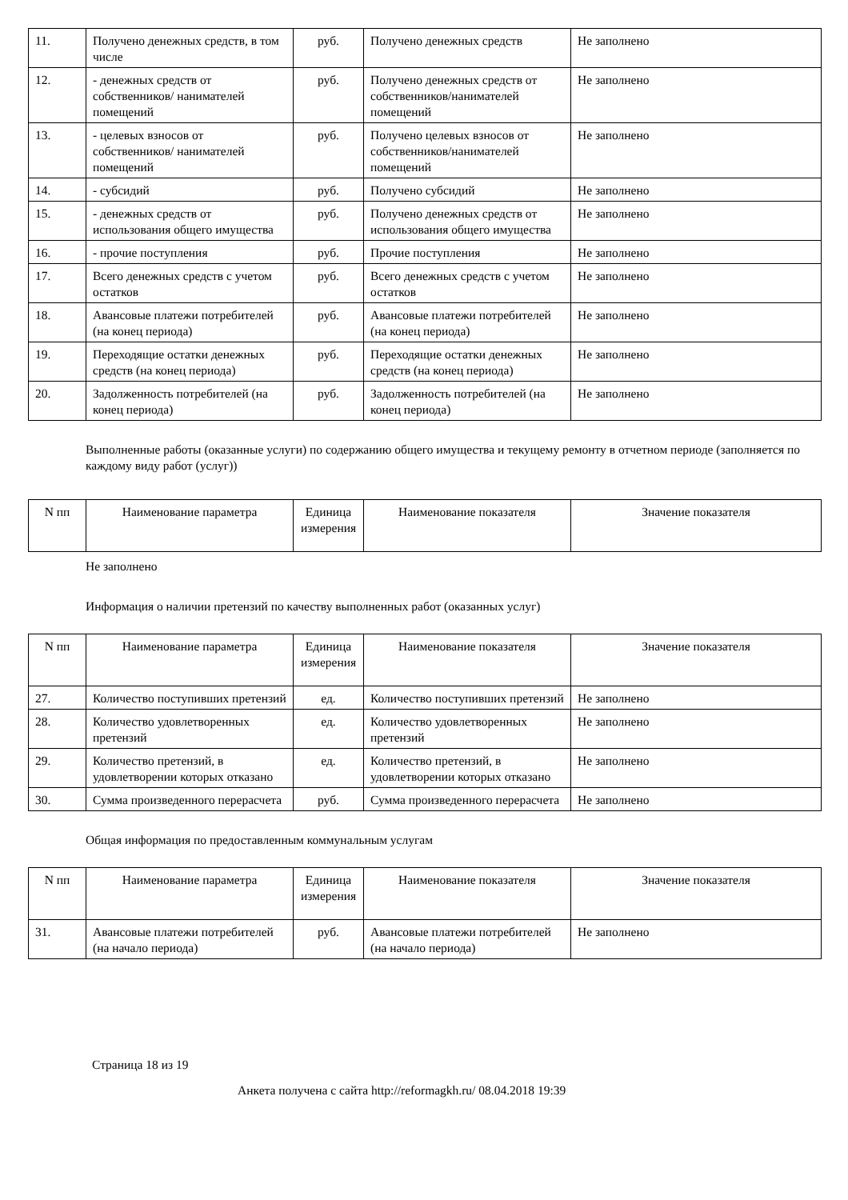| 11. | Получено денежных средств, в том числе | руб. | Получено денежных средств | Не заполнено |
| 12. | - денежных средств от собственников/ нанимателей помещений | руб. | Получено денежных средств от собственников/нанимателей помещений | Не заполнено |
| 13. | - целевых взносов от собственников/ нанимателей помещений | руб. | Получено целевых взносов от собственников/нанимателей помещений | Не заполнено |
| 14. | - субсидий | руб. | Получено субсидий | Не заполнено |
| 15. | - денежных средств от использования общего имущества | руб. | Получено денежных средств от использования общего имущества | Не заполнено |
| 16. | - прочие поступления | руб. | Прочие поступления | Не заполнено |
| 17. | Всего денежных средств с учетом остатков | руб. | Всего денежных средств с учетом остатков | Не заполнено |
| 18. | Авансовые платежи потребителей (на конец периода) | руб. | Авансовые платежи потребителей (на конец периода) | Не заполнено |
| 19. | Переходящие остатки денежных средств (на конец периода) | руб. | Переходящие остатки денежных средств (на конец периода) | Не заполнено |
| 20. | Задолженность потребителей (на конец периода) | руб. | Задолженность потребителей (на конец периода) | Не заполнено |
Выполненные работы (оказанные услуги) по содержанию общего имущества и текущему ремонту в отчетном периоде (заполняется по каждому виду работ (услуг))
| N пп | Наименование параметра | Единица измерения | Наименование показателя | Значение показателя |
| --- | --- | --- | --- | --- |
Не заполнено
Информация о наличии претензий по качеству выполненных работ (оказанных услуг)
| N пп | Наименование параметра | Единица измерения | Наименование показателя | Значение показателя |
| --- | --- | --- | --- | --- |
| 27. | Количество поступивших претензий | ед. | Количество поступивших претензий | Не заполнено |
| 28. | Количество удовлетворенных претензий | ед. | Количество удовлетворенных претензий | Не заполнено |
| 29. | Количество претензий, в удовлетворении которых отказано | ед. | Количество претензий, в удовлетворении которых отказано | Не заполнено |
| 30. | Сумма произведенного перерасчета | руб. | Сумма произведенного перерасчета | Не заполнено |
Общая информация по предоставленным коммунальным услугам
| N пп | Наименование параметра | Единица измерения | Наименование показателя | Значение показателя |
| --- | --- | --- | --- | --- |
| 31. | Авансовые платежи потребителей (на начало периода) | руб. | Авансовые платежи потребителей (на начало периода) | Не заполнено |
Страница 18 из 19
Анкета получена с сайта http://reformagkh.ru/ 08.04.2018 19:39